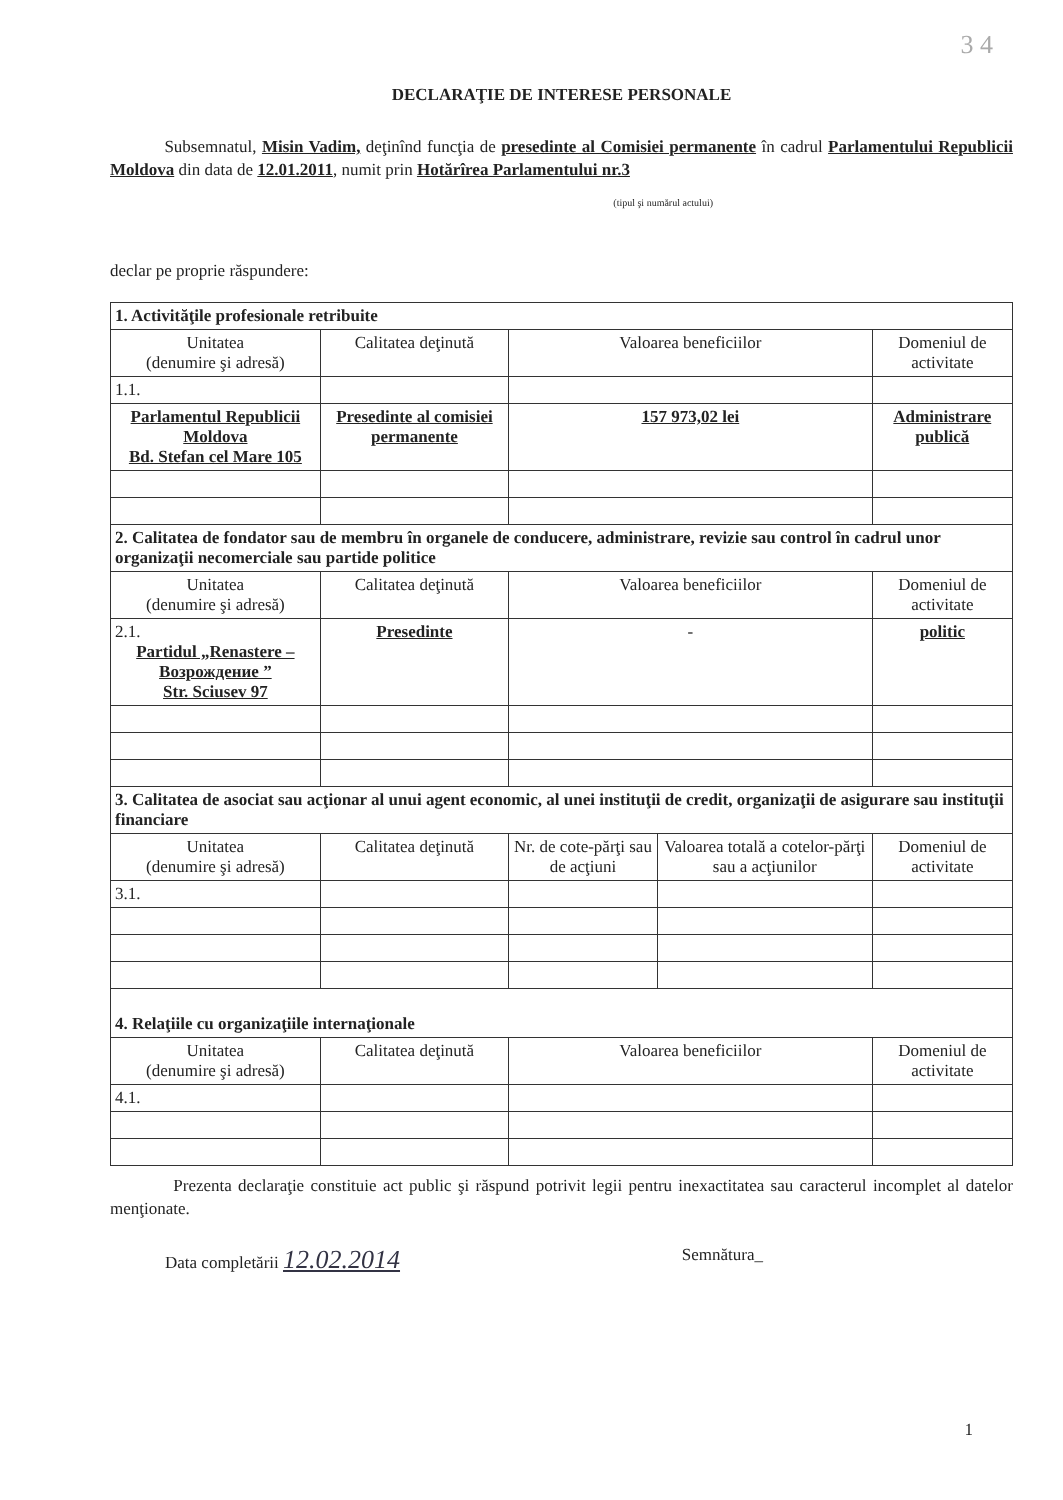3 4
DECLARAŢIE DE INTERESE PERSONALE
Subsemnatul, Misin Vadim, deţinînd funcţia de presedinte al Comisiei permanente în cadrul Parlamentului Republicii Moldova din data de 12.01.2011, numit prin Hotărîrea Parlamentului nr.3
(tipul şi numărul actului)
declar pe proprie răspundere:
| 1. Activităţile profesionale retribuite | | | | |
| Unitatea (denumire şi adresă) | Calitatea deţinută | Valoarea beneficiilor | | Domeniul de activitate |
| 1.1. | | | | |
| Parlamentul Republicii Moldova Bd. Stefan cel Mare 105 | Presedinte al comisiei permanente | 157 973,02 lei | | Administrare publică |
| 2. Calitatea de fondator sau de membru în organele de conducere, administrare, revizie sau control în cadrul unor organizaţii necomerciale sau partide politice | | | | |
| Unitatea (denumire şi adresă) | Calitatea deţinută | Valoarea beneficiilor | | Domeniul de activitate |
| 2.1. Partidul „Renastere – Возрождение ” Str. Sciusev 97 | Presedinte | - | | politic |
| 3. Calitatea de asociat sau acţionar al unui agent economic, al unei instituţii de credit, organizaţii de asigurare sau instituţii financiare | | | | |
| Unitatea (denumire şi adresă) | Calitatea deţinută | Nr. de cote-părţi sau de acţiuni | Valoarea totală a cotelor-părţi sau a acţiunilor | Domeniul de activitate |
| 3.1. | | | | |
| 4. Relaţiile cu organizaţiile internaţionale | | | | |
| Unitatea (denumire şi adresă) | Calitatea deţinută | Valoarea beneficiilor | | Domeniul de activitate |
| 4.1. | | | | |
Prezenta declaraţie constituie act public şi răspund potrivit legii pentru inexactitatea sau caracterul incomplet al datelor menţionate.
Data completării 12.02.2014 Semnătura_
1